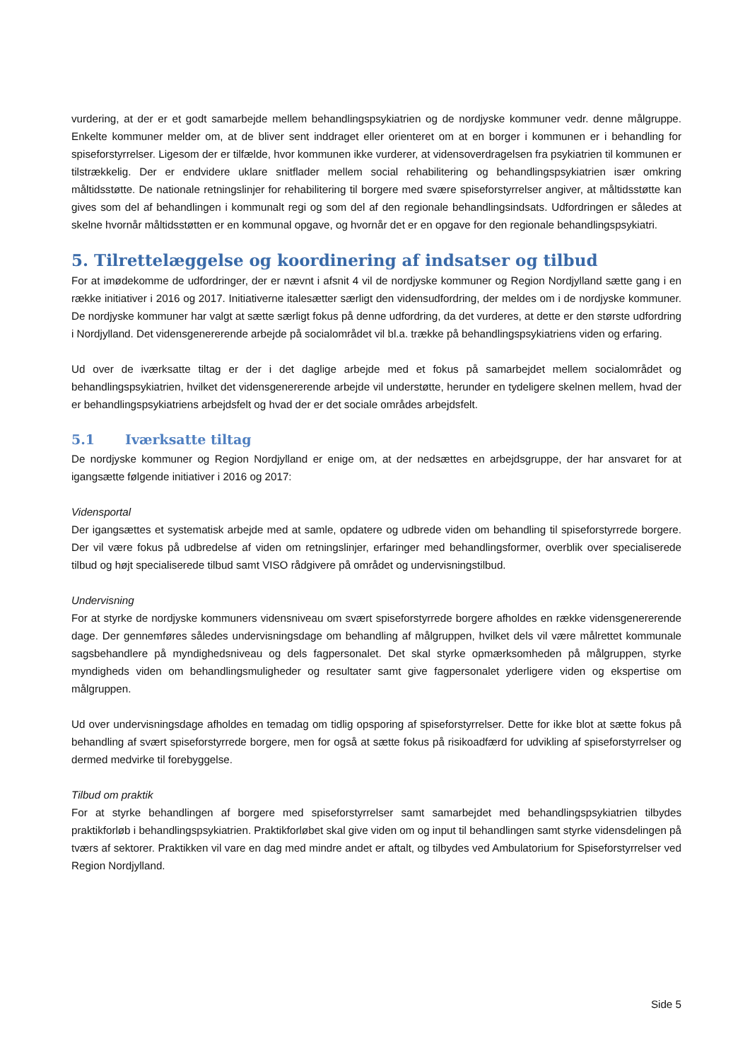vurdering, at der er et godt samarbejde mellem behandlingspsykiatrien og de nordjyske kommuner vedr. denne målgruppe. Enkelte kommuner melder om, at de bliver sent inddraget eller orienteret om at en borger i kommunen er i behandling for spiseforstyrrelser. Ligesom der er tilfælde, hvor kommunen ikke vurderer, at vidensoverdragelsen fra psykiatrien til kommunen er tilstrækkelig. Der er endvidere uklare snitflader mellem social rehabilitering og behandlingspsykiatrien især omkring måltidsstøtte. De nationale retningslinjer for rehabilitering til borgere med svære spiseforstyrrelser angiver, at måltidsstøtte kan gives som del af behandlingen i kommunalt regi og som del af den regionale behandlingsindsats. Udfordringen er således at skelne hvornår måltidsstøtten er en kommunal opgave, og hvornår det er en opgave for den regionale behandlingspsykiatri.
5. Tilrettelæggelse og koordinering af indsatser og tilbud
For at imødekomme de udfordringer, der er nævnt i afsnit 4 vil de nordjyske kommuner og Region Nordjylland sætte gang i en række initiativer i 2016 og 2017. Initiativerne italesætter særligt den vidensudfordring, der meldes om i de nordjyske kommuner. De nordjyske kommuner har valgt at sætte særligt fokus på denne udfordring, da det vurderes, at dette er den største udfordring i Nordjylland. Det vidensgenererende arbejde på socialområdet vil bl.a. trække på behandlingspsykiatriens viden og erfaring.
Ud over de iværksatte tiltag er der i det daglige arbejde med et fokus på samarbejdet mellem socialområdet og behandlingspsykiatrien, hvilket det vidensgenererende arbejde vil understøtte, herunder en tydeligere skelnen mellem, hvad der er behandlingspsykiatriens arbejdsfelt og hvad der er det sociale områdes arbejdsfelt.
5.1 Iværksatte tiltag
De nordjyske kommuner og Region Nordjylland er enige om, at der nedsættes en arbejdsgruppe, der har ansvaret for at igangsætte følgende initiativer i 2016 og 2017:
Vidensportal
Der igangsættes et systematisk arbejde med at samle, opdatere og udbrede viden om behandling til spiseforstyrrede borgere. Der vil være fokus på udbredelse af viden om retningslinjer, erfaringer med behandlingsformer, overblik over specialiserede tilbud og højt specialiserede tilbud samt VISO rådgivere på området og undervisningstilbud.
Undervisning
For at styrke de nordjyske kommuners vidensniveau om svært spiseforstyrrede borgere afholdes en række vidensgenererende dage. Der gennemføres således undervisningsdage om behandling af målgruppen, hvilket dels vil være målrettet kommunale sagsbehandlere på myndighedsniveau og dels fagpersonalet. Det skal styrke opmærksomheden på målgruppen, styrke myndigheds viden om behandlingsmuligheder og resultater samt give fagpersonalet yderligere viden og ekspertise om målgruppen.
Ud over undervisningsdage afholdes en temadag om tidlig opsporing af spiseforstyrrelser. Dette for ikke blot at sætte fokus på behandling af svært spiseforstyrrede borgere, men for også at sætte fokus på risikoadfærd for udvikling af spiseforstyrrelser og dermed medvirke til forebyggelse.
Tilbud om praktik
For at styrke behandlingen af borgere med spiseforstyrrelser samt samarbejdet med behandlingspsykiatrien tilbydes praktikforløb i behandlingspsykiatrien. Praktikforløbet skal give viden om og input til behandlingen samt styrke vidensdelingen på tværs af sektorer. Praktikken vil vare en dag med mindre andet er aftalt, og tilbydes ved Ambulatorium for Spiseforstyrrelser ved Region Nordjylland.
Side 5